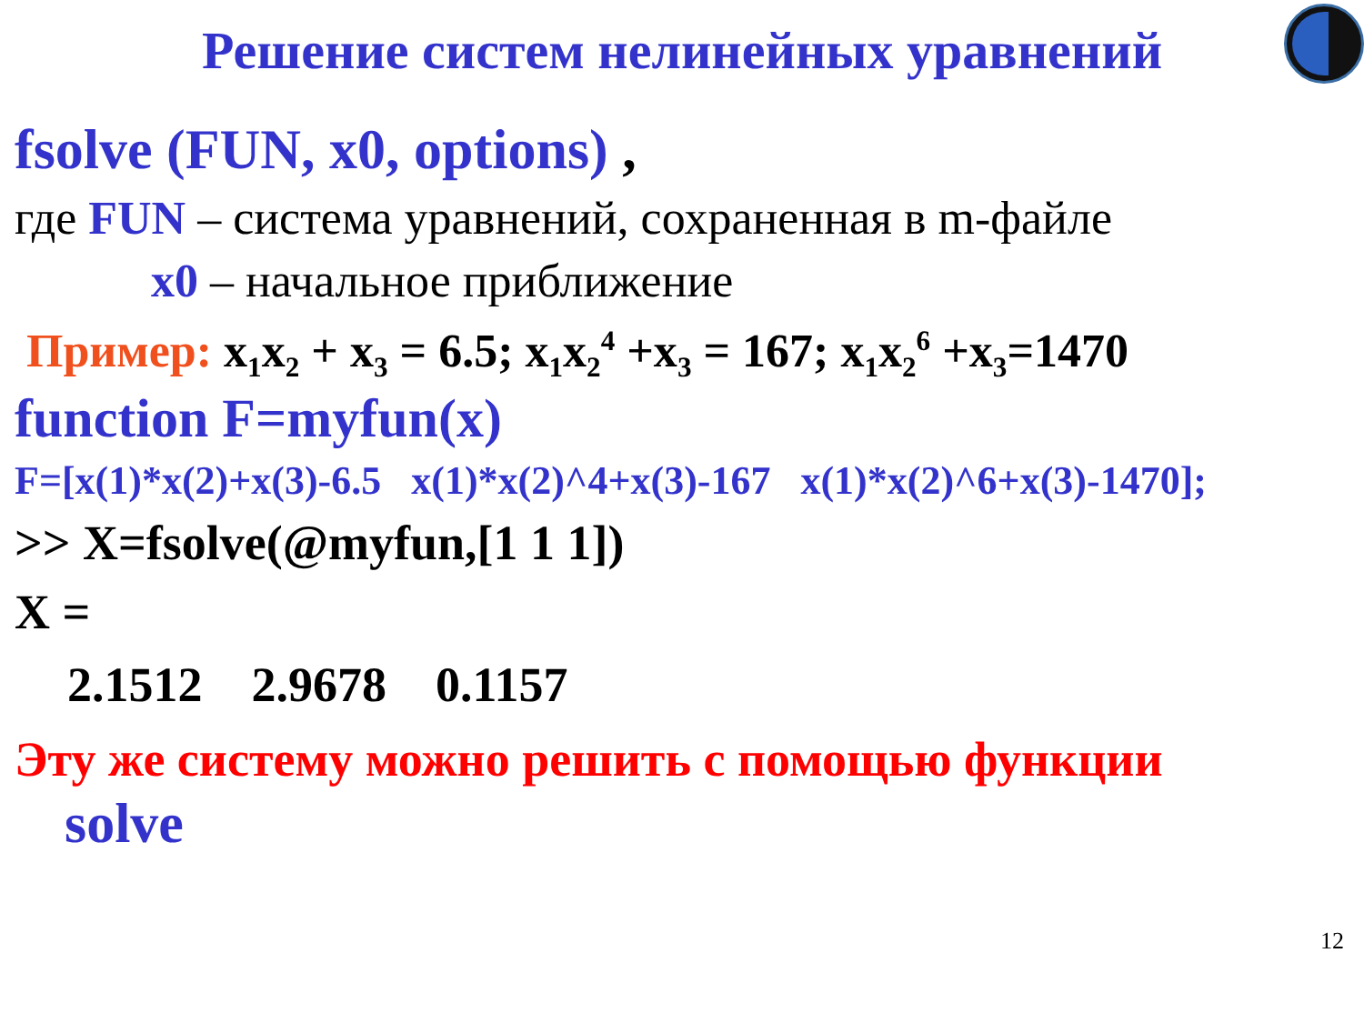Решение систем нелинейных уравнений
fsolve (FUN, x0, options) ,
где FUN – система уравнений, сохраненная в m-файле
x0 – начальное приближение
Пример: x<sub>1</sub>x<sub>2</sub> + x<sub>3</sub> = 6.5; x<sub>1</sub>x<sub>2</sub><sup>4</sup> +x<sub>3</sub> = 167; x<sub>1</sub>x<sub>2</sub><sup>6</sup> +x<sub>3</sub>=1470
function F=myfun(x)
F=[x(1)*x(2)+x(3)-6.5 x(1)*x(2)^4+x(3)-167 x(1)*x(2)^6+x(3)-1470];
>> X=fsolve(@myfun,[1 1 1])
X =
2.1512 2.9678 0.1157
Эту же систему можно решить с помощью функции
solve
12